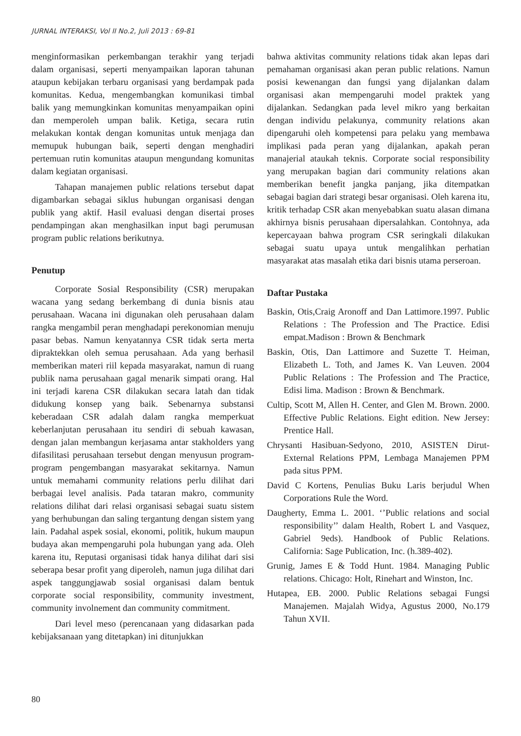JURNAL INTERAKSI, Vol II No.2, Juli 2013 : 69-81
menginformasikan perkembangan terakhir yang terjadi dalam organisasi, seperti menyampaikan laporan tahunan ataupun kebijakan terbaru organisasi yang berdampak pada komunitas. Kedua, mengembangkan komunikasi timbal balik yang memungkinkan komunitas menyampaikan opini dan memperoleh umpan balik. Ketiga, secara rutin melakukan kontak dengan komunitas untuk menjaga dan memupuk hubungan baik, seperti dengan menghadiri pertemuan rutin komunitas ataupun mengundang komunitas dalam kegiatan organisasi.
Tahapan manajemen public relations tersebut dapat digambarkan sebagai siklus hubungan organisasi dengan publik yang aktif. Hasil evaluasi dengan disertai proses pendampingan akan menghasilkan input bagi perumusan program public relations berikutnya.
Penutup
Corporate Sosial Responsibility (CSR) merupakan wacana yang sedang berkembang di dunia bisnis atau perusahaan. Wacana ini digunakan oleh perusahaan dalam rangka mengambil peran menghadapi perekonomian menuju pasar bebas. Namun kenyatannya CSR tidak serta merta dipraktekkan oleh semua perusahaan. Ada yang berhasil memberikan materi riil kepada masyarakat, namun di ruang publik nama perusahaan gagal menarik simpati orang. Hal ini terjadi karena CSR dilakukan secara latah dan tidak didukung konsep yang baik. Sebenarnya substansi keberadaan CSR adalah dalam rangka memperkuat keberlanjutan perusahaan itu sendiri di sebuah kawasan, dengan jalan membangun kerjasama antar stakholders yang difasilitasi perusahaan tersebut dengan menyusun program-program pengembangan masyarakat sekitarnya. Namun untuk memahami community relations perlu dilihat dari berbagai level analisis. Pada tataran makro, community relations dilihat dari relasi organisasi sebagai suatu sistem yang berhubungan dan saling tergantung dengan sistem yang lain. Padahal aspek sosial, ekonomi, politik, hukum maupun budaya akan mempengaruhi pola hubungan yang ada. Oleh karena itu, Reputasi organisasi tidak hanya dilihat dari sisi seberapa besar profit yang diperoleh, namun juga dilihat dari aspek tanggungjawab sosial organisasi dalam bentuk corporate social responsibility, community investment, community involnement dan community commitment.
Dari level meso (perencanaan yang didasarkan pada kebijaksanaan yang ditetapkan) ini ditunjukkan
bahwa aktivitas community relations tidak akan lepas dari pemahaman organisasi akan peran public relations. Namun posisi kewenangan dan fungsi yang dijalankan dalam organisasi akan mempengaruhi model praktek yang dijalankan. Sedangkan pada level mikro yang berkaitan dengan individu pelakunya, community relations akan dipengaruhi oleh kompetensi para pelaku yang membawa implikasi pada peran yang dijalankan, apakah peran manajerial ataukah teknis. Corporate social responsibility yang merupakan bagian dari community relations akan memberikan benefit jangka panjang, jika ditempatkan sebagai bagian dari strategi besar organisasi. Oleh karena itu, kritik terhadap CSR akan menyebabkan suatu alasan dimana akhirnya bisnis perusahaan dipersalahkan. Contohnya, ada kepercayaan bahwa program CSR seringkali dilakukan sebagai suatu upaya untuk mengalihkan perhatian masyarakat atas masalah etika dari bisnis utama perseroan.
Daftar Pustaka
Baskin, Otis,Craig Aronoff and Dan Lattimore.1997. Public Relations : The Profession and The Practice. Edisi empat.Madison : Brown & Benchmark
Baskin, Otis, Dan Lattimore and Suzette T. Heiman, Elizabeth L. Toth, and James K. Van Leuven. 2004 Public Relations : The Profession and The Practice, Edisi lima. Madison : Brown & Benchmark.
Cultip, Scott M, Allen H. Center, and Glen M. Brown. 2000. Effective Public Relations. Eight edition. New Jersey: Prentice Hall.
Chrysanti Hasibuan-Sedyono, 2010, ASISTEN Dirut-External Relations PPM, Lembaga Manajemen PPM pada situs PPM.
David C Kortens, Penulias Buku Laris berjudul When Corporations Rule the Word.
Daugherty, Emma L. 2001. ‘’Public relations and social responsibility’’ dalam Health, Robert L and Vasquez, Gabriel 9eds). Handbook of Public Relations. California: Sage Publication, Inc. (h.389-402).
Grunig, James E & Todd Hunt. 1984. Managing Public relations. Chicago: Holt, Rinehart and Winston, Inc.
Hutapea, EB. 2000. Public Relations sebagai Fungsi Manajemen. Majalah Widya, Agustus 2000, No.179 Tahun XVII.
80